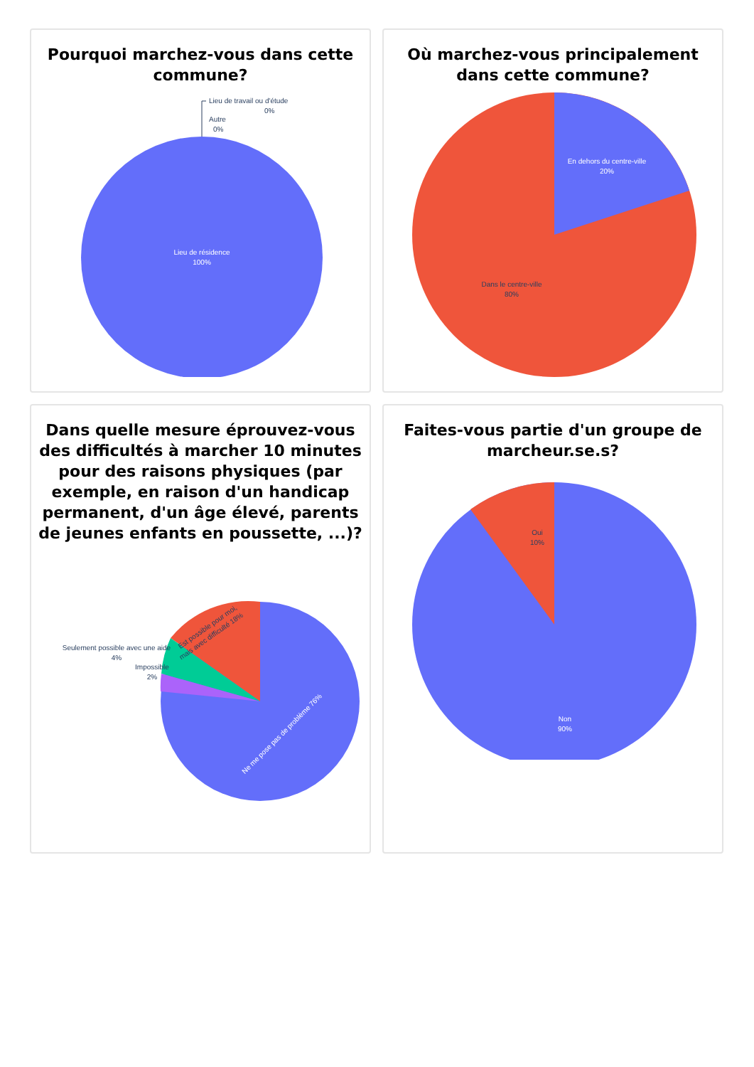Pourquoi marchez-vous dans cette commune?
Lieu de travail ou d'étude
0%
Autre
0%
Lieu de résidence
100%
Où marchez-vous principalement dans cette commune?
En dehors du centre-ville
20%
Dans le centre-ville
80%
Dans quelle mesure éprouvez-vous des difficultés à marcher 10 minutes pour des raisons physiques (par exemple, en raison d'un handicap permanent, d'un âge élevé, parents de jeunes enfants en poussette, ...)?
Est possible pour moi,
mais avec difficulté 18%
Seulement possible avec une aide
4%
Impossible
2%
Ne me pose pas de problème 76%
Faites-vous partie d'un groupe de marcheur.se.s?
Oui
10%
Non
90%